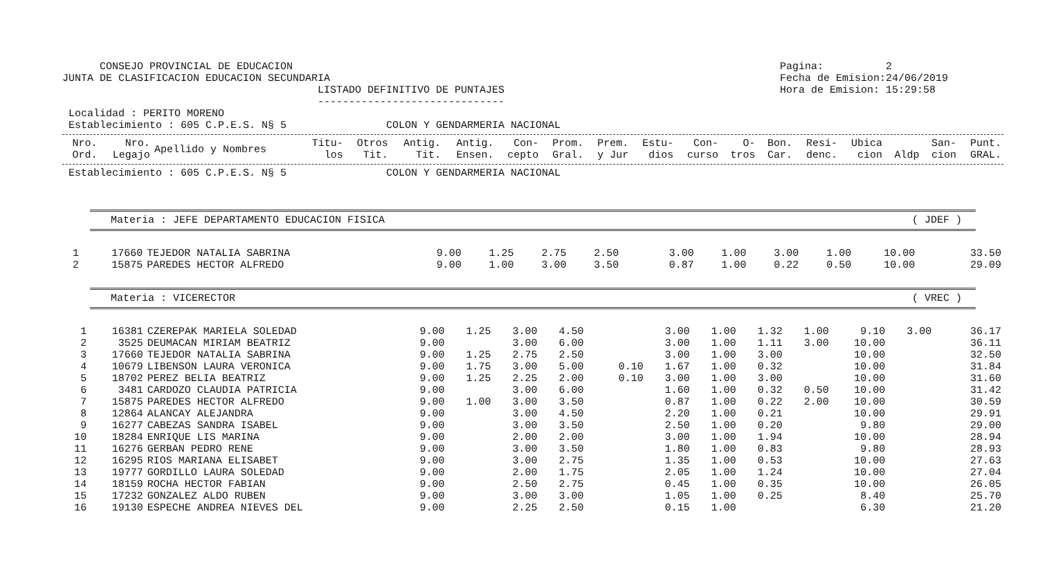CONSEJO PROVINCIAL DE EDUCACION JUNTA DE CLASIFICACION EDUCACION SECUNDARIA LISTADO DEFINITIVO DE PUNTAJES ------------------------------
Pagina: 2 Fecha de Emision:24/06/2019 Hora de Emision: 15:29:58
Localidad : PERITO MORENO Establecimiento : 605 C.P.E.S. N§ 5 COLON Y GENDARMERIA NACIONAL
| Nro. Ord. | Nro. Legajo | Apellido y Nombres | Titu- los | Otros Tit. | Antig. Tit. | Antig. Ensen. | Con- cepto | Prom. Gral. | Prem. y Jur | Estu- dios | Con- curso | O- tros | Bon. Car. | Resi- denc. | Ubica cion | Aldp | San- cion | Punt. GRAL. |
| --- | --- | --- | --- | --- | --- | --- | --- | --- | --- | --- | --- | --- | --- | --- | --- | --- | --- | --- |
Establecimiento : 605 C.P.E.S. N§ 5 COLON Y GENDARMERIA NACIONAL
Materia : JEFE DEPARTAMENTO EDUCACION FISICA ( JDEF )
| 1 | 17660 | TEJEDOR NATALIA SABRINA | 9.00 | 1.25 | 2.75 | 2.50 | | | | 3.00 | 1.00 | 3.00 | 1.00 | 10.00 | | | | 33.50 |
| 2 | 15875 | PAREDES HECTOR ALFREDO | 9.00 | 1.00 | 3.00 | 3.50 | | | | 0.87 | 1.00 | 0.22 | 0.50 | 10.00 | | | | 29.09 |
Materia : VICERECTOR ( VREC )
| 1 | 16381 | CZEREPAK MARIELA SOLEDAD | 9.00 | 1.25 | 3.00 | 4.50 | | | | 3.00 | 1.00 | 1.32 | 1.00 | 9.10 | 3.00 | | | 36.17 |
| 2 | 3525 | DEUMACAN MIRIAM BEATRIZ | 9.00 | | 3.00 | 6.00 | | | | 3.00 | 1.00 | 1.11 | 3.00 | 10.00 | | | | 36.11 |
| 3 | 17660 | TEJEDOR NATALIA SABRINA | 9.00 | 1.25 | 2.75 | 2.50 | | | | 3.00 | 1.00 | 3.00 | | 10.00 | | | | 32.50 |
| 4 | 10679 | LIBENSON LAURA VERONICA | 9.00 | 1.75 | 3.00 | 5.00 | | | 0.10 | 1.67 | 1.00 | 0.32 | | 10.00 | | | | 31.84 |
| 5 | 18702 | PEREZ BELIA BEATRIZ | 9.00 | 1.25 | 2.25 | 2.00 | | | 0.10 | 3.00 | 1.00 | 3.00 | | 10.00 | | | | 31.60 |
| 6 | 3481 | CARDOZO CLAUDIA PATRICIA | 9.00 | | 3.00 | 6.00 | | | | 1.60 | 1.00 | 0.32 | 0.50 | 10.00 | | | | 31.42 |
| 7 | 15875 | PAREDES HECTOR ALFREDO | 9.00 | 1.00 | 3.00 | 3.50 | | | | 0.87 | 1.00 | 0.22 | 2.00 | 10.00 | | | | 30.59 |
| 8 | 12864 | ALANCAY ALEJANDRA | 9.00 | | 3.00 | 4.50 | | | | 2.20 | 1.00 | 0.21 | | 10.00 | | | | 29.91 |
| 9 | 16277 | CABEZAS SANDRA ISABEL | 9.00 | | 3.00 | 3.50 | | | | 2.50 | 1.00 | 0.20 | | 9.80 | | | | 29.00 |
| 10 | 18284 | ENRIQUE LIS MARINA | 9.00 | | 2.00 | 2.00 | | | | 3.00 | 1.00 | 1.94 | | 10.00 | | | | 28.94 |
| 11 | 16276 | GERBAN PEDRO RENE | 9.00 | | 3.00 | 3.50 | | | | 1.80 | 1.00 | 0.83 | | 9.80 | | | | 28.93 |
| 12 | 16295 | RIOS MARIANA ELISABET | 9.00 | | 3.00 | 2.75 | | | | 1.35 | 1.00 | 0.53 | | 10.00 | | | | 27.63 |
| 13 | 19777 | GORDILLO LAURA SOLEDAD | 9.00 | | 2.00 | 1.75 | | | | 2.05 | 1.00 | 1.24 | | 10.00 | | | | 27.04 |
| 14 | 18159 | ROCHA HECTOR FABIAN | 9.00 | | 2.50 | 2.75 | | | | 0.45 | 1.00 | 0.35 | | 10.00 | | | | 26.05 |
| 15 | 17232 | GONZALEZ ALDO RUBEN | 9.00 | | 3.00 | 3.00 | | | | 1.05 | 1.00 | 0.25 | | 8.40 | | | | 25.70 |
| 16 | 19130 | ESPECHE ANDREA NIEVES DEL | 9.00 | | 2.25 | 2.50 | | | | 0.15 | 1.00 | | | 6.30 | | | | 21.20 |